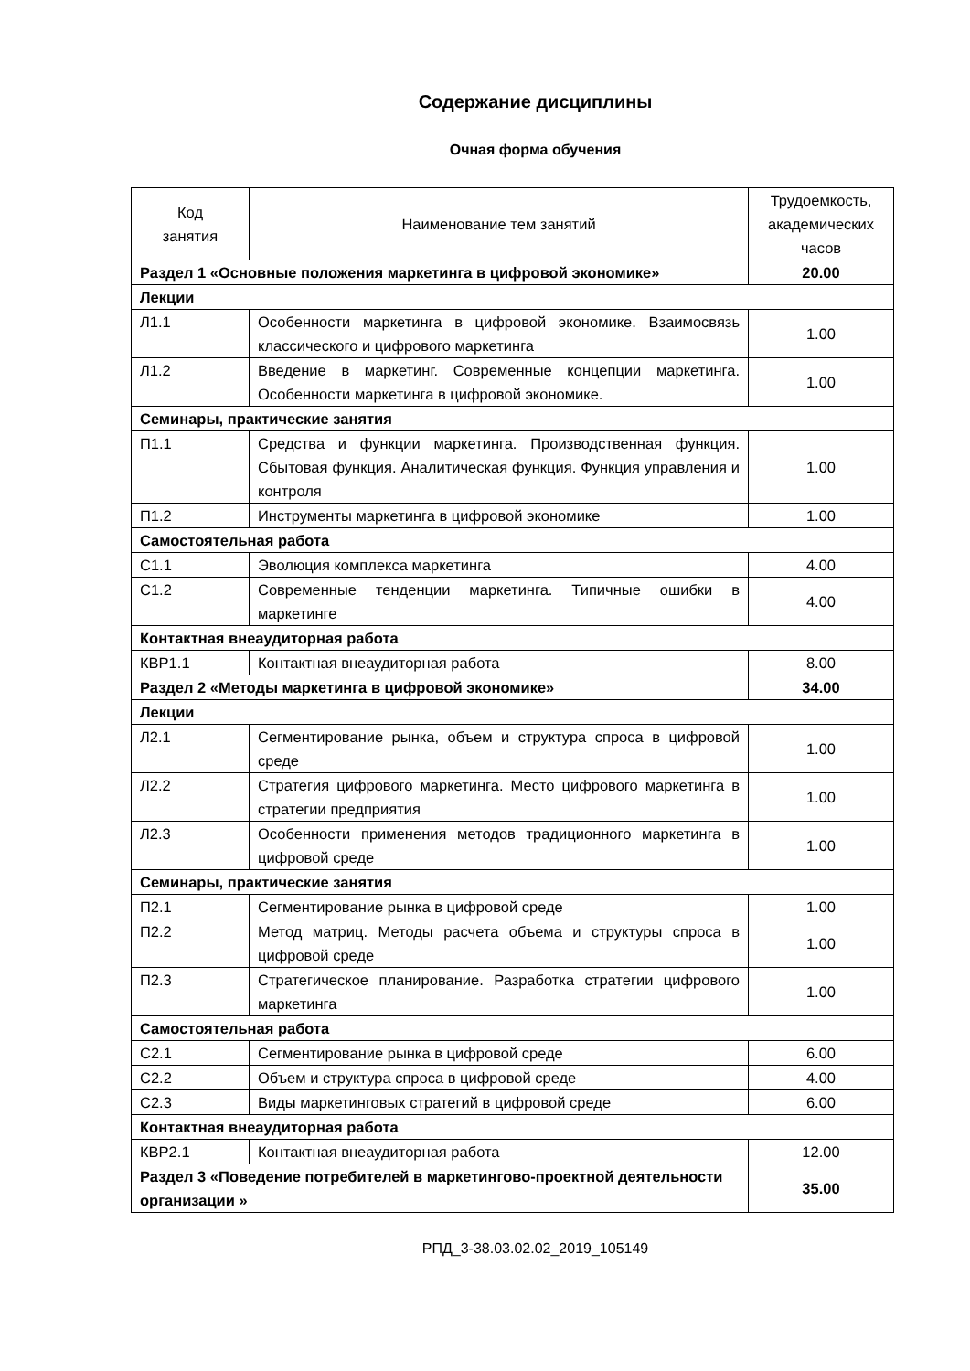Содержание дисциплины
Очная форма обучения
| Код занятия | Наименование тем занятий | Трудоемкость, академических часов |
| --- | --- | --- |
| Раздел 1 «Основные положения маркетинга в цифровой экономике» | | 20.00 |
| Лекции | | |
| Л1.1 | Особенности маркетинга в цифровой экономике. Взаимосвязь классического и цифрового маркетинга | 1.00 |
| Л1.2 | Введение в маркетинг. Современные концепции маркетинга. Особенности маркетинга в цифровой экономике. | 1.00 |
| Семинары, практические занятия | | |
| П1.1 | Средства и функции маркетинга. Производственная функция. Сбытовая функция. Аналитическая функция. Функция управления и контроля | 1.00 |
| П1.2 | Инструменты маркетинга в цифровой экономике | 1.00 |
| Самостоятельная работа | | |
| С1.1 | Эволюция комплекса маркетинга | 4.00 |
| С1.2 | Современные тенденции маркетинга. Типичные ошибки в маркетинге | 4.00 |
| Контактная внеаудиторная работа | | |
| КВР1.1 | Контактная внеаудиторная работа | 8.00 |
| Раздел 2 «Методы маркетинга в цифровой экономике» | | 34.00 |
| Лекции | | |
| Л2.1 | Сегментирование рынка, объем и структура спроса в цифровой среде | 1.00 |
| Л2.2 | Стратегия цифрового маркетинга. Место цифрового маркетинга в стратегии предприятия | 1.00 |
| Л2.3 | Особенности применения методов традиционного маркетинга в цифровой среде | 1.00 |
| Семинары, практические занятия | | |
| П2.1 | Сегментирование рынка в цифровой среде | 1.00 |
| П2.2 | Метод матриц. Методы расчета объема и структуры спроса в цифровой среде | 1.00 |
| П2.3 | Стратегическое планирование. Разработка стратегии цифрового маркетинга | 1.00 |
| Самостоятельная работа | | |
| С2.1 | Сегментирование рынка в цифровой среде | 6.00 |
| С2.2 | Объем и структура спроса в цифровой среде | 4.00 |
| С2.3 | Виды маркетинговых стратегий в цифровой среде | 6.00 |
| Контактная внеаудиторная работа | | |
| КВР2.1 | Контактная внеаудиторная работа | 12.00 |
| Раздел 3 «Поведение потребителей в маркетингово-проектной деятельности организации » | | 35.00 |
РПД_3-38.03.02.02_2019_105149